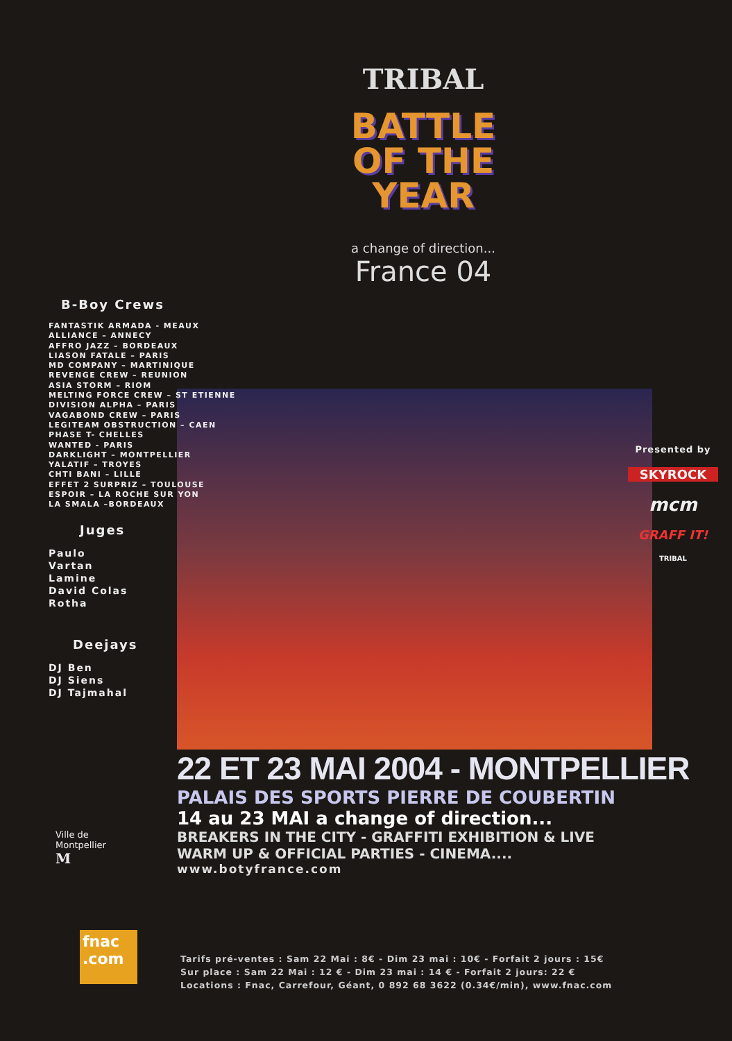TRIBAL
BATTLE
OF THE
YEAR
a change of direction...
France 04
B-Boy Crews
FANTASTIK ARMADA - MEAUX
ALLIANCE – ANNECY
AFFRO JAZZ – BORDEAUX
LIASON FATALE – PARIS
MD COMPANY – MARTINIQUE
REVENGE CREW – REUNION
ASIA STORM – RIOM
MELTING FORCE CREW – ST ETIENNE
DIVISION ALPHA – PARIS
VAGABOND CREW – PARIS
LEGITEAM OBSTRUCTION – CAEN
PHASE T- CHELLES
WANTED - PARIS
DARKLIGHT – MONTPELLIER
YALATIF – TROYES
CHTI BANI – LILLE
EFFET 2 SURPRIZ – TOULOUSE
ESPOIR – LA ROCHE SUR YON
LA SMALA –BORDEAUX
Juges
Paulo
Vartan
Lamine
David Colas
Rotha
Deejays
DJ Ben
DJ Siens
DJ Tajmahal
Presented by
SKYROCK
mcm
GRAFF IT!
TRIBAL
22 ET 23 MAI 2004 - MONTPELLIER
PALAIS DES SPORTS PIERRE DE COUBERTIN
14 au 23 MAI a change of direction...
BREAKERS IN THE CITY - GRAFFITI EXHIBITION & LIVE
WARM UP & OFFICIAL PARTIES - CINEMA....
www.botyfrance.com
Ville de
Montpellier
M
fnac
.com
Tarifs pré-ventes : Sam 22 Mai : 8€ - Dim 23 mai : 10€ - Forfait 2 jours : 15€
Sur place : Sam 22 Mai : 12 € - Dim 23 mai : 14 € - Forfait 2 jours: 22 €
Locations : Fnac, Carrefour, Géant, 0 892 68 3622 (0.34€/min), www.fnac.com